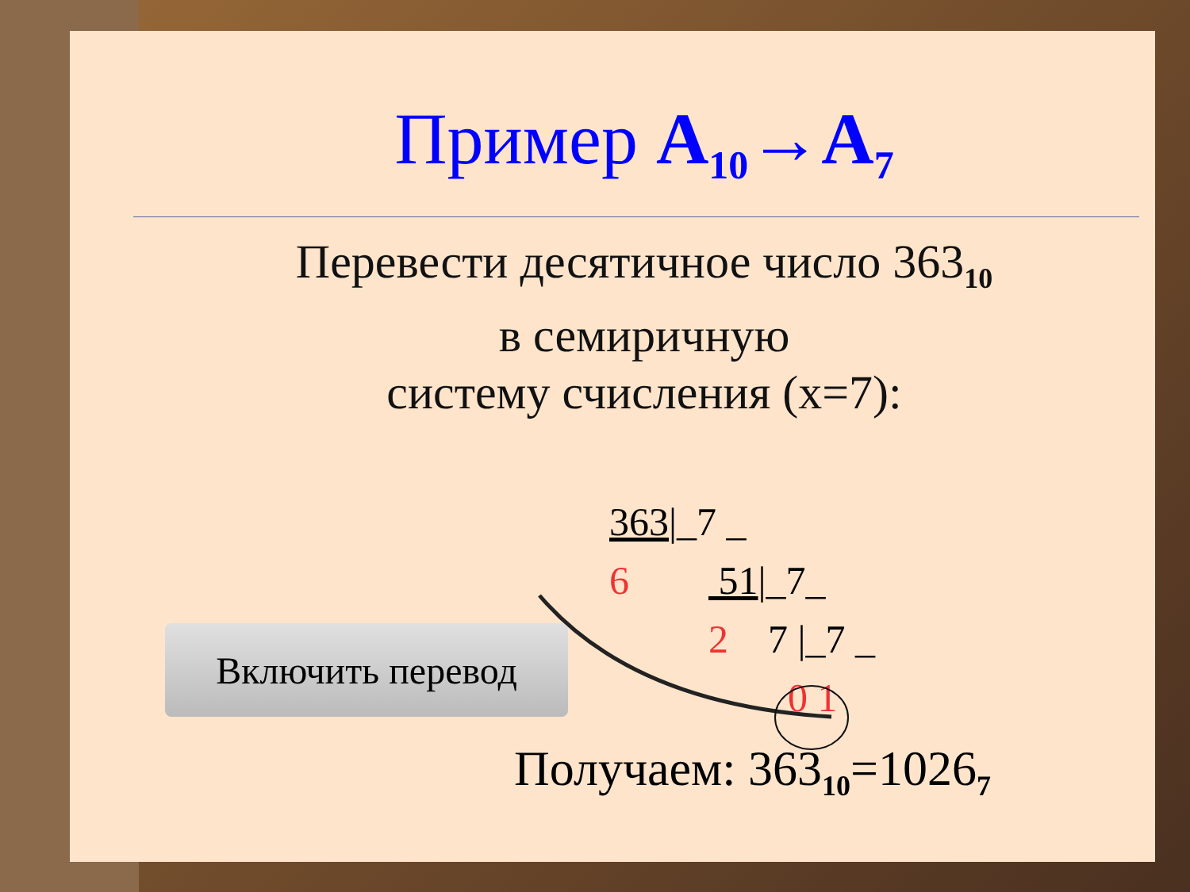Пример A<sub>10</sub>→A<sub>7</sub>
Перевести десятичное число 363<sub>10</sub>
в семиричную
систему счисления (x=7):
363|_7 _
6 51|_7_
2 7 |_7 _
0 1
Включить перевод
Получаем: 363<sub>10</sub>=1026<sub>7</sub>